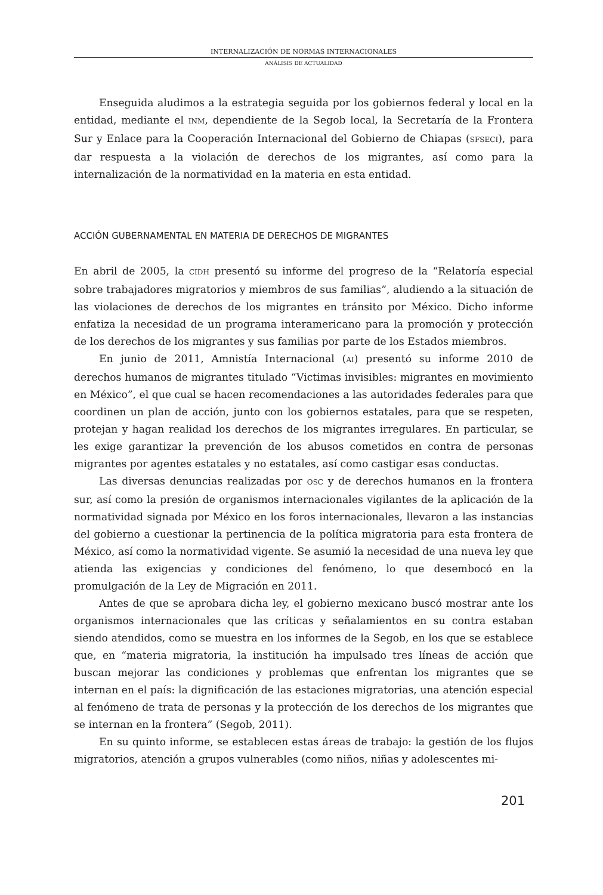INTERNALIZACIÓN DE NORMAS INTERNACIONALES
ANÁLISIS DE ACTUALIDAD
Enseguida aludimos a la estrategia seguida por los gobiernos federal y local en la entidad, mediante el INM, dependiente de la Segob local, la Secretaría de la Frontera Sur y Enlace para la Cooperación Internacional del Gobierno de Chiapas (SFSECI), para dar respuesta a la violación de derechos de los migrantes, así como para la internalización de la normatividad en la materia en esta entidad.
ACCIÓN GUBERNAMENTAL EN MATERIA DE DERECHOS DE MIGRANTES
En abril de 2005, la CIDH presentó su informe del progreso de la “Relatoría especial sobre trabajadores migratorios y miembros de sus familias”, aludiendo a la situación de las violaciones de derechos de los migrantes en tránsito por México. Dicho informe enfatiza la necesidad de un programa interamericano para la promoción y protección de los derechos de los migrantes y sus familias por parte de los Estados miembros.
En junio de 2011, Amnistía Internacional (AI) presentó su informe 2010 de derechos humanos de migrantes titulado “Victimas invisibles: migrantes en movimiento en México”, el que cual se hacen recomendaciones a las autoridades federales para que coordinen un plan de acción, junto con los gobiernos estatales, para que se respeten, protejan y hagan realidad los derechos de los migrantes irregulares. En particular, se les exige garantizar la prevención de los abusos cometidos en contra de personas migrantes por agentes estatales y no estatales, así como castigar esas conductas.
Las diversas denuncias realizadas por OSC y de derechos humanos en la frontera sur, así como la presión de organismos internacionales vigilantes de la aplicación de la normatividad signada por México en los foros internacionales, llevaron a las instancias del gobierno a cuestionar la pertinencia de la política migratoria para esta frontera de México, así como la normatividad vigente. Se asumió la necesidad de una nueva ley que atienda las exigencias y condiciones del fenómeno, lo que desembocó en la promulgación de la Ley de Migración en 2011.
Antes de que se aprobara dicha ley, el gobierno mexicano buscó mostrar ante los organismos internacionales que las críticas y señalamientos en su contra estaban siendo atendidos, como se muestra en los informes de la Segob, en los que se establece que, en “materia migratoria, la institución ha impulsado tres líneas de acción que buscan mejorar las condiciones y problemas que enfrentan los migrantes que se internan en el país: la dignificación de las estaciones migratorias, una atención especial al fenómeno de trata de personas y la protección de los derechos de los migrantes que se internan en la frontera” (Segob, 2011).
En su quinto informe, se establecen estas áreas de trabajo: la gestión de los flujos migratorios, atención a grupos vulnerables (como niños, niñas y adolescentes mi-
201